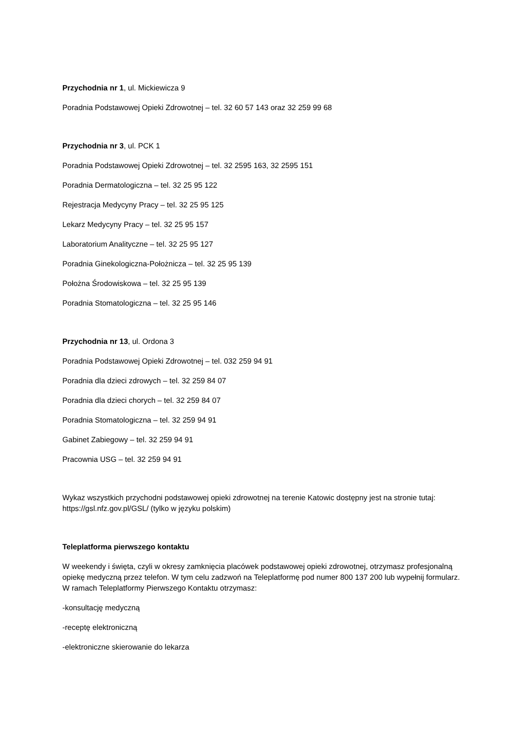Przychodnia nr 1, ul. Mickiewicza 9
Poradnia Podstawowej Opieki Zdrowotnej – tel. 32 60 57 143 oraz 32 259 99 68
Przychodnia nr 3, ul. PCK 1
Poradnia Podstawowej Opieki Zdrowotnej – tel. 32 2595 163, 32 2595 151
Poradnia Dermatologiczna – tel. 32 25 95 122
Rejestracja Medycyny Pracy – tel. 32 25 95 125
Lekarz Medycyny Pracy – tel. 32 25 95 157
Laboratorium Analityczne – tel. 32 25 95 127
Poradnia Ginekologiczna-Położnicza – tel. 32 25 95 139
Położna Środowiskowa – tel. 32 25 95 139
Poradnia Stomatologiczna – tel. 32 25 95 146
Przychodnia nr 13, ul. Ordona 3
Poradnia Podstawowej Opieki Zdrowotnej – tel. 032 259 94 91
Poradnia dla dzieci zdrowych – tel. 32 259 84 07
Poradnia dla dzieci chorych – tel. 32 259 84 07
Poradnia Stomatologiczna – tel. 32 259 94 91
Gabinet Zabiegowy – tel. 32 259 94 91
Pracownia USG – tel. 32 259 94 91
Wykaz wszystkich przychodni podstawowej opieki zdrowotnej na terenie Katowic dostępny jest na stronie tutaj: https://gsl.nfz.gov.pl/GSL/ (tylko w języku polskim)
Teleplatforma pierwszego kontaktu
W weekendy i święta, czyli w okresy zamknięcia placówek podstawowej opieki zdrowotnej, otrzymasz profesjonalną opiekę medyczną przez telefon. W tym celu zadzwoń na Teleplatformę pod numer 800 137 200 lub wypełnij formularz. W ramach Teleplatformy Pierwszego Kontaktu otrzymasz:
-konsultację medyczną
-receptę elektroniczną
-elektroniczne skierowanie do lekarza